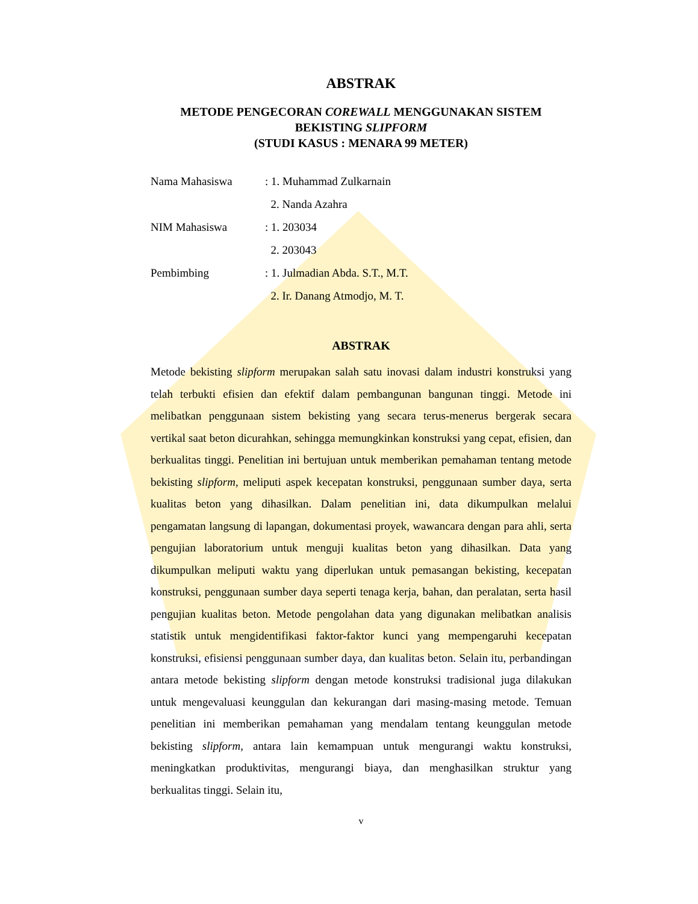ABSTRAK
METODE PENGECORAN COREWALL MENGGUNAKAN SISTEM
BEKISTING SLIPFORM
(STUDI KASUS : MENARA 99 METER)
| Nama Mahasiswa | : 1. Muhammad Zulkarnain |
| | 2. Nanda Azahra |
| NIM Mahasiswa | : 1. 203034 |
| | 2. 203043 |
| Pembimbing | : 1. Julmadian Abda. S.T., M.T. |
| | 2. Ir. Danang Atmodjo, M. T. |
ABSTRAK
Metode bekisting slipform merupakan salah satu inovasi dalam industri konstruksi yang telah terbukti efisien dan efektif dalam pembangunan bangunan tinggi. Metode ini melibatkan penggunaan sistem bekisting yang secara terus-menerus bergerak secara vertikal saat beton dicurahkan, sehingga memungkinkan konstruksi yang cepat, efisien, dan berkualitas tinggi. Penelitian ini bertujuan untuk memberikan pemahaman tentang metode bekisting slipform, meliputi aspek kecepatan konstruksi, penggunaan sumber daya, serta kualitas beton yang dihasilkan. Dalam penelitian ini, data dikumpulkan melalui pengamatan langsung di lapangan, dokumentasi proyek, wawancara dengan para ahli, serta pengujian laboratorium untuk menguji kualitas beton yang dihasilkan. Data yang dikumpulkan meliputi waktu yang diperlukan untuk pemasangan bekisting, kecepatan konstruksi, penggunaan sumber daya seperti tenaga kerja, bahan, dan peralatan, serta hasil pengujian kualitas beton. Metode pengolahan data yang digunakan melibatkan analisis statistik untuk mengidentifikasi faktor-faktor kunci yang mempengaruhi kecepatan konstruksi, efisiensi penggunaan sumber daya, dan kualitas beton. Selain itu, perbandingan antara metode bekisting slipform dengan metode konstruksi tradisional juga dilakukan untuk mengevaluasi keunggulan dan kekurangan dari masing-masing metode. Temuan penelitian ini memberikan pemahaman yang mendalam tentang keunggulan metode bekisting slipform, antara lain kemampuan untuk mengurangi waktu konstruksi, meningkatkan produktivitas, mengurangi biaya, dan menghasilkan struktur yang berkualitas tinggi. Selain itu,
v